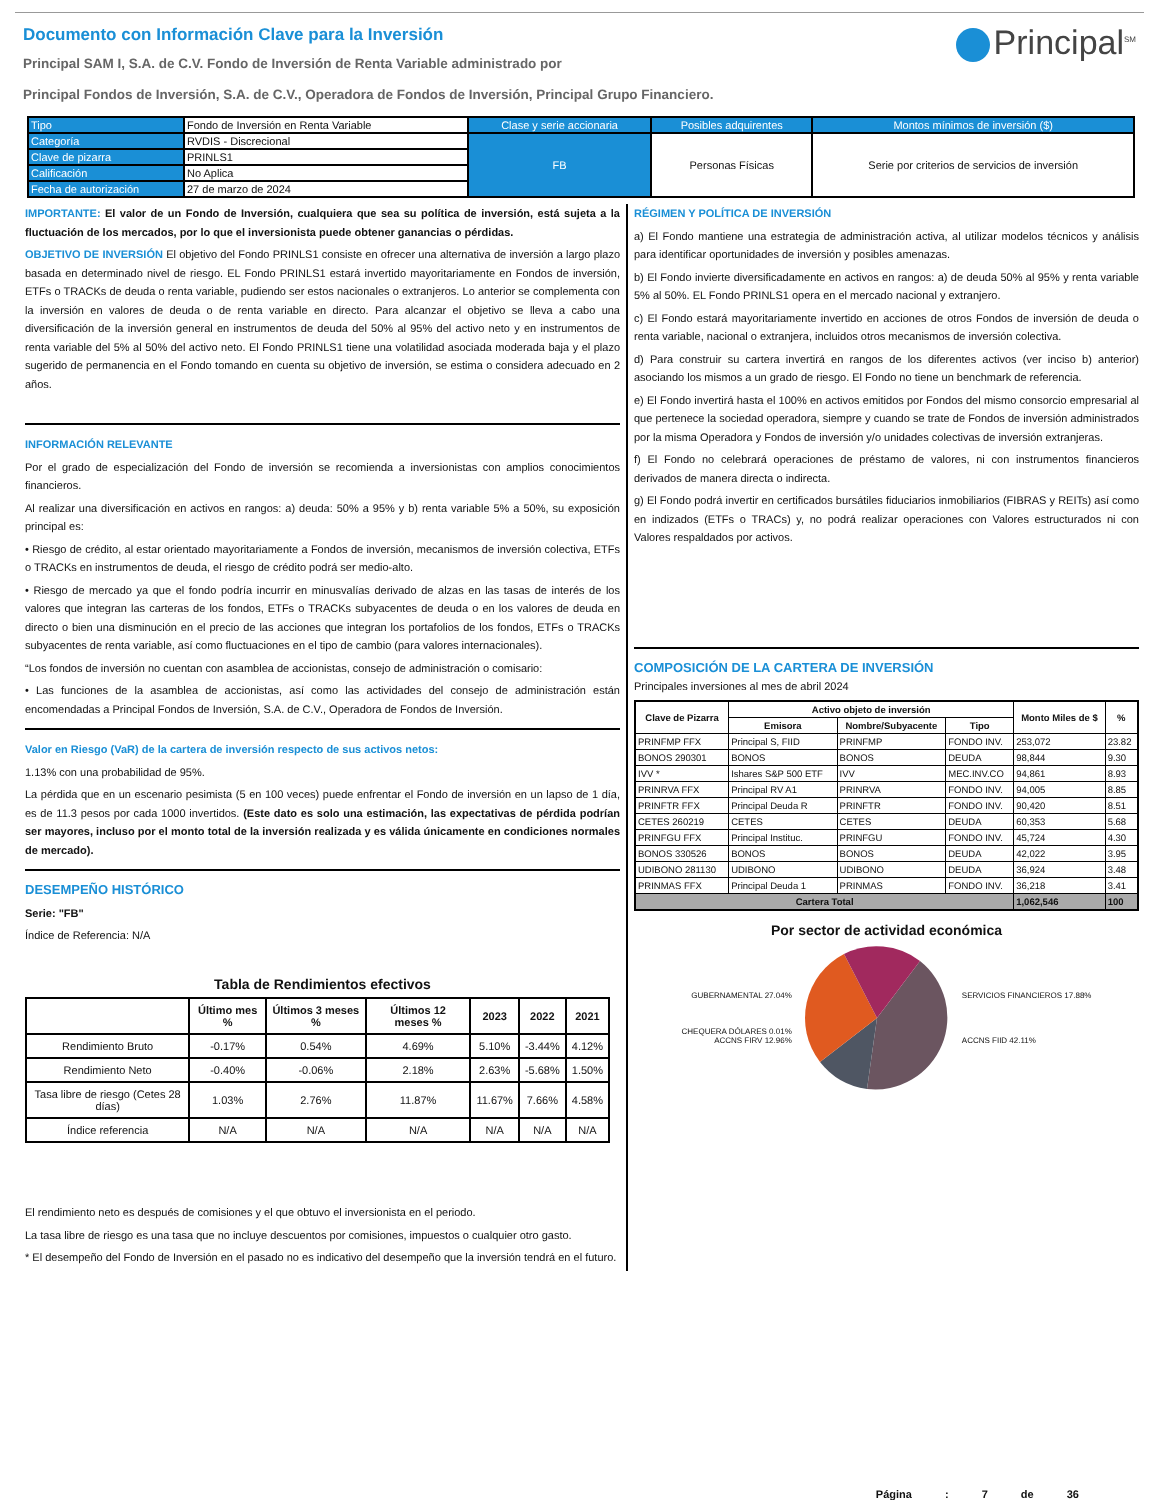Principal<sup>SM</sup>
Documento con Información Clave para la Inversión
Principal SAM I, S.A. de C.V. Fondo de Inversión de Renta Variable administrado por
Principal Fondos de Inversión, S.A. de C.V., Operadora de Fondos de Inversión, Principal Grupo Financiero.
| Tipo | Fondo de Inversión en Renta Variable | Clase y serie accionaria | Posibles adquirentes | Montos mínimos de inversión ($) |
| Categoría | RVDIS - Discrecional | FB | Personas Físicas | Serie por criterios de servicios de inversión |
| Clave de pizarra | PRINLS1 | | | |
| Calificación | No Aplica | | | |
| Fecha de autorización | 27 de marzo de 2024 | | | |
IMPORTANTE: El valor de un Fondo de Inversión, cualquiera que sea su política de inversión, está sujeta a la fluctuación de los mercados, por lo que el inversionista puede obtener ganancias o pérdidas.
OBJETIVO DE INVERSIÓN El objetivo del Fondo PRINLS1 consiste en ofrecer una alternativa de inversión a largo plazo basada en determinado nivel de riesgo. EL Fondo PRINLS1 estará invertido mayoritariamente en Fondos de inversión, ETFs o TRACKs de deuda o renta variable, pudiendo ser estos nacionales o extranjeros. Lo anterior se complementa con la inversión en valores de deuda o de renta variable en directo. Para alcanzar el objetivo se lleva a cabo una diversificación de la inversión general en instrumentos de deuda del 50% al 95% del activo neto y en instrumentos de renta variable del 5% al 50% del activo neto. El Fondo PRINLS1 tiene una volatilidad asociada moderada baja y el plazo sugerido de permanencia en el Fondo tomando en cuenta su objetivo de inversión, se estima o considera adecuado en 2 años.
INFORMACIÓN RELEVANTE
Por el grado de especialización del Fondo de inversión se recomienda a inversionistas con amplios conocimientos financieros.
Al realizar una diversificación en activos en rangos: a) deuda: 50% a 95% y b) renta variable 5% a 50%, su exposición principal es:
• Riesgo de crédito, al estar orientado mayoritariamente a Fondos de inversión, mecanismos de inversión colectiva, ETFs o TRACKs en instrumentos de deuda, el riesgo de crédito podrá ser medio-alto.
• Riesgo de mercado ya que el fondo podría incurrir en minusvalías derivado de alzas en las tasas de interés de los valores que integran las carteras de los fondos, ETFs o TRACKs subyacentes de deuda o en los valores de deuda en directo o bien una disminución en el precio de las acciones que integran los portafolios de los fondos, ETFs o TRACKs subyacentes de renta variable, así como fluctuaciones en el tipo de cambio (para valores internacionales).
“Los fondos de inversión no cuentan con asamblea de accionistas, consejo de administración o comisario:
• Las funciones de la asamblea de accionistas, así como las actividades del consejo de administración están encomendadas a Principal Fondos de Inversión, S.A. de C.V., Operadora de Fondos de Inversión.
Valor en Riesgo (VaR) de la cartera de inversión respecto de sus activos netos:
1.13% con una probabilidad de 95%.
La pérdida que en un escenario pesimista (5 en 100 veces) puede enfrentar el Fondo de inversión en un lapso de 1 día, es de 11.3 pesos por cada 1000 invertidos. (Este dato es solo una estimación, las expectativas de pérdida podrían ser mayores, incluso por el monto total de la inversión realizada y es válida únicamente en condiciones normales de mercado).
DESEMPEÑO HISTÓRICO
Serie: "FB"
Índice de Referencia: N/A
Tabla de Rendimientos efectivos
| | Último mes % | Últimos 3 meses % | Últimos 12 meses % | 2023 | 2022 | 2021 |
| --- | --- | --- | --- | --- | --- | --- |
| Rendimiento Bruto | -0.17% | 0.54% | 4.69% | 5.10% | -3.44% | 4.12% |
| Rendimiento Neto | -0.40% | -0.06% | 2.18% | 2.63% | -5.68% | 1.50% |
| Tasa libre de riesgo (Cetes 28 días) | 1.03% | 2.76% | 11.87% | 11.67% | 7.66% | 4.58% |
| Índice referencia | N/A | N/A | N/A | N/A | N/A | N/A |
El rendimiento neto es después de comisiones y el que obtuvo el inversionista en el periodo.
La tasa libre de riesgo es una tasa que no incluye descuentos por comisiones, impuestos o cualquier otro gasto.
* El desempeño del Fondo de Inversión en el pasado no es indicativo del desempeño que la inversión tendrá en el futuro.
RÉGIMEN Y POLÍTICA DE INVERSIÓN
a) El Fondo mantiene una estrategia de administración activa, al utilizar modelos técnicos y análisis para identificar oportunidades de inversión y posibles amenazas.
b) El Fondo invierte diversificadamente en activos en rangos: a) de deuda 50% al 95% y renta variable 5% al 50%. EL Fondo PRINLS1 opera en el mercado nacional y extranjero.
c) El Fondo estará mayoritariamente invertido en acciones de otros Fondos de inversión de deuda o renta variable, nacional o extranjera, incluidos otros mecanismos de inversión colectiva.
d) Para construir su cartera invertirá en rangos de los diferentes activos (ver inciso b) anterior) asociando los mismos a un grado de riesgo. El Fondo no tiene un benchmark de referencia.
e) El Fondo invertirá hasta el 100% en activos emitidos por Fondos del mismo consorcio empresarial al que pertenece la sociedad operadora, siempre y cuando se trate de Fondos de inversión administrados por la misma Operadora y Fondos de inversión y/o unidades colectivas de inversión extranjeras.
f) El Fondo no celebrará operaciones de préstamo de valores, ni con instrumentos financieros derivados de manera directa o indirecta.
g) El Fondo podrá invertir en certificados bursátiles fiduciarios inmobiliarios (FIBRAS y REITs) así como en indizados (ETFs o TRACs) y, no podrá realizar operaciones con Valores estructurados ni con Valores respaldados por activos.
COMPOSICIÓN DE LA CARTERA DE INVERSIÓN
Principales inversiones al mes de abril 2024
| Clave de Pizarra | Activo objeto de inversión | | | Monto Miles de $ | % |
| --- | --- | --- | --- | --- | --- |
| | Emisora | Nombre/Subyacente | Tipo | | |
| PRINFMP FFX | Principal S, FIID | PRINFMP | FONDO INV. | 253,072 | 23.82 |
| BONOS 290301 | BONOS | BONOS | DEUDA | 98,844 | 9.30 |
| IVV * | Ishares S&P 500 ETF | IVV | MEC.INV.CO | 94,861 | 8.93 |
| PRINRVA FFX | Principal RV A1 | PRINRVA | FONDO INV. | 94,005 | 8.85 |
| PRINFTR FFX | Principal Deuda R | PRINFTR | FONDO INV. | 90,420 | 8.51 |
| CETES 260219 | CETES | CETES | DEUDA | 60,353 | 5.68 |
| PRINFGU FFX | Principal Instituc. | PRINFGU | FONDO INV. | 45,724 | 4.30 |
| BONOS 330526 | BONOS | BONOS | DEUDA | 42,022 | 3.95 |
| UDIBONO 281130 | UDIBONO | UDIBONO | DEUDA | 36,924 | 3.48 |
| PRINMAS FFX | Principal Deuda 1 | PRINMAS | FONDO INV. | 36,218 | 3.41 |
| Cartera Total | | | | 1,062,546 | 100 |
Por sector de actividad económica
GUBERNAMENTAL 27.04%
CHEQUERA DÓLARES 0.01%
ACCNS FIRV 12.96%
SERVICIOS FINANCIEROS 17.88%
ACCNS FIID 42.11%
Página : 7 de 36